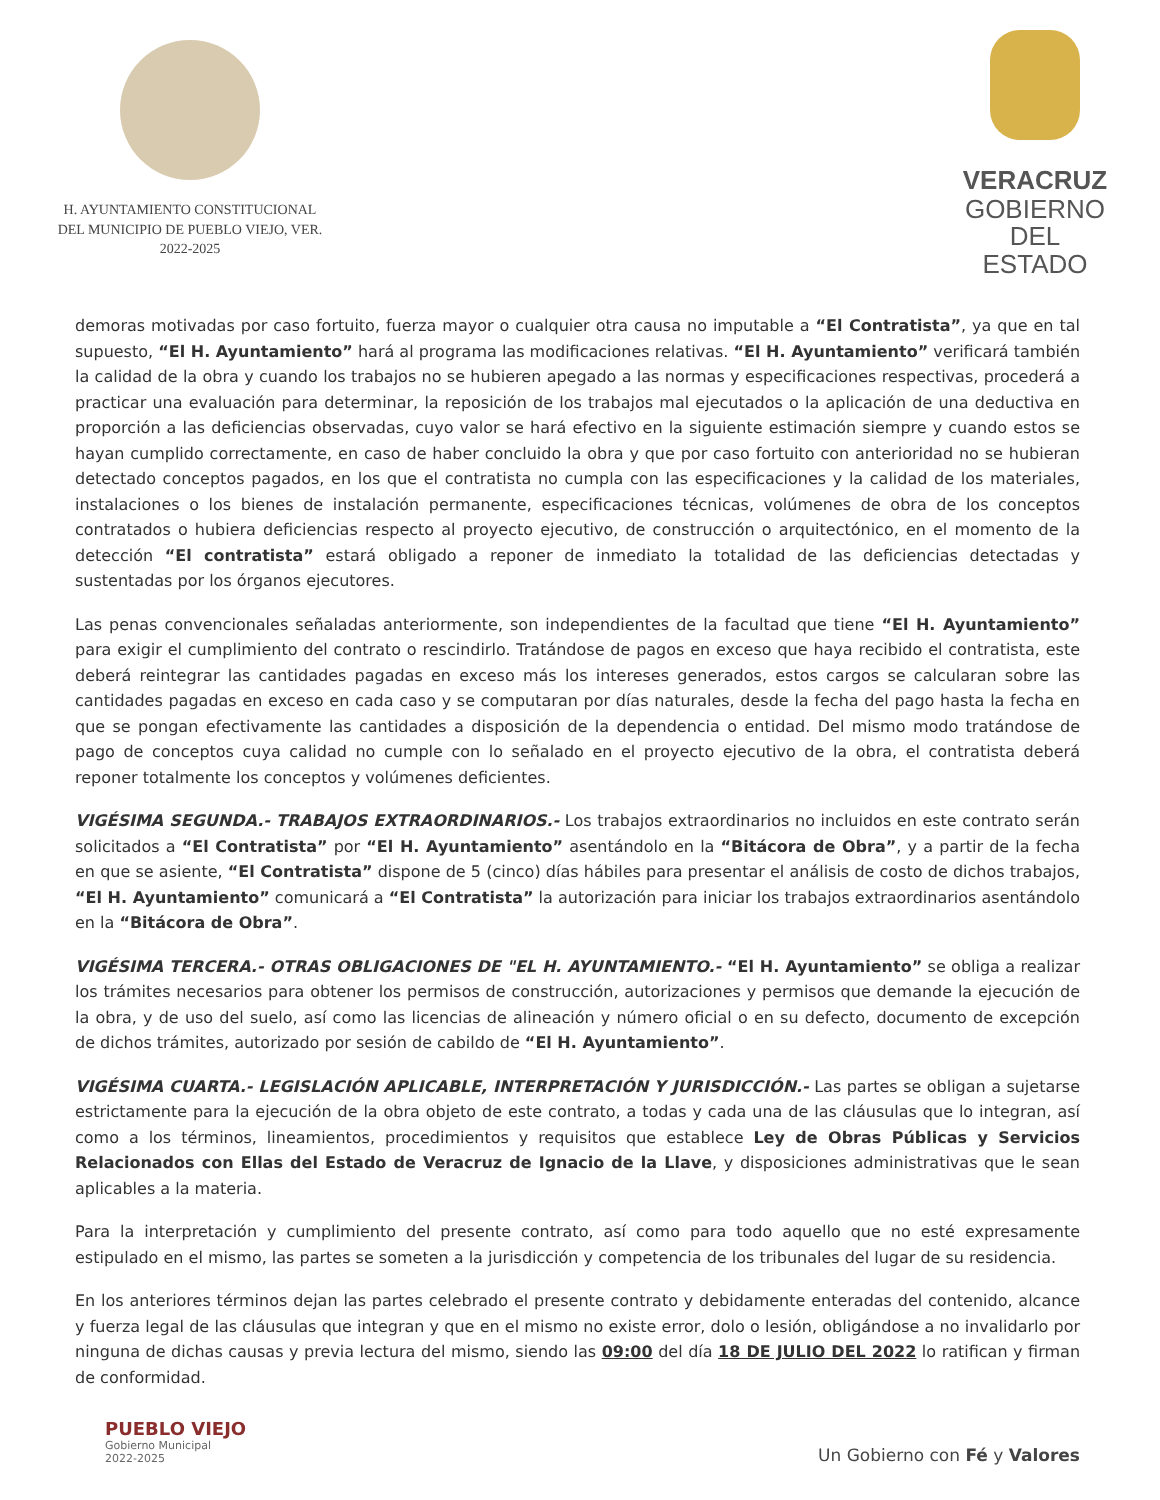H. AYUNTAMIENTO CONSTITUCIONAL
DEL MUNICIPIO DE PUEBLO VIEJO, VER.
2022-2025
VERACRUZ
GOBIERNO
DEL ESTADO
demoras motivadas por caso fortuito, fuerza mayor o cualquier otra causa no imputable a “El Contratista”, ya que en tal supuesto, “El H. Ayuntamiento” hará al programa las modificaciones relativas. “El H. Ayuntamiento” verificará también la calidad de la obra y cuando los trabajos no se hubieren apegado a las normas y especificaciones respectivas, procederá a practicar una evaluación para determinar, la reposición de los trabajos mal ejecutados o la aplicación de una deductiva en proporción a las deficiencias observadas, cuyo valor se hará efectivo en la siguiente estimación siempre y cuando estos se hayan cumplido correctamente, en caso de haber concluido la obra y que por caso fortuito con anterioridad no se hubieran detectado conceptos pagados, en los que el contratista no cumpla con las especificaciones y la calidad de los materiales, instalaciones o los bienes de instalación permanente, especificaciones técnicas, volúmenes de obra de los conceptos contratados o hubiera deficiencias respecto al proyecto ejecutivo, de construcción o arquitectónico, en el momento de la detección “El contratista” estará obligado a reponer de inmediato la totalidad de las deficiencias detectadas y sustentadas por los órganos ejecutores.
Las penas convencionales señaladas anteriormente, son independientes de la facultad que tiene “El H. Ayuntamiento” para exigir el cumplimiento del contrato o rescindirlo. Tratándose de pagos en exceso que haya recibido el contratista, este deberá reintegrar las cantidades pagadas en exceso más los intereses generados, estos cargos se calcularan sobre las cantidades pagadas en exceso en cada caso y se computaran por días naturales, desde la fecha del pago hasta la fecha en que se pongan efectivamente las cantidades a disposición de la dependencia o entidad. Del mismo modo tratándose de pago de conceptos cuya calidad no cumple con lo señalado en el proyecto ejecutivo de la obra, el contratista deberá reponer totalmente los conceptos y volúmenes deficientes.
VIGÉSIMA SEGUNDA.- TRABAJOS EXTRAORDINARIOS.- Los trabajos extraordinarios no incluidos en este contrato serán solicitados a “El Contratista” por “El H. Ayuntamiento” asentándolo en la “Bitácora de Obra”, y a partir de la fecha en que se asiente, “El Contratista” dispone de 5 (cinco) días hábiles para presentar el análisis de costo de dichos trabajos, “El H. Ayuntamiento” comunicará a “El Contratista” la autorización para iniciar los trabajos extraordinarios asentándolo en la “Bitácora de Obra”.
VIGÉSIMA TERCERA.- OTRAS OBLIGACIONES DE "EL H. AYUNTAMIENTO.- “El H. Ayuntamiento” se obliga a realizar los trámites necesarios para obtener los permisos de construcción, autorizaciones y permisos que demande la ejecución de la obra, y de uso del suelo, así como las licencias de alineación y número oficial o en su defecto, documento de excepción de dichos trámites, autorizado por sesión de cabildo de “El H. Ayuntamiento”.
VIGÉSIMA CUARTA.- LEGISLACIÓN APLICABLE, INTERPRETACIÓN Y JURISDICCIÓN.- Las partes se obligan a sujetarse estrictamente para la ejecución de la obra objeto de este contrato, a todas y cada una de las cláusulas que lo integran, así como a los términos, lineamientos, procedimientos y requisitos que establece Ley de Obras Públicas y Servicios Relacionados con Ellas del Estado de Veracruz de Ignacio de la Llave, y disposiciones administrativas que le sean aplicables a la materia.
Para la interpretación y cumplimiento del presente contrato, así como para todo aquello que no esté expresamente estipulado en el mismo, las partes se someten a la jurisdicción y competencia de los tribunales del lugar de su residencia.
En los anteriores términos dejan las partes celebrado el presente contrato y debidamente enteradas del contenido, alcance y fuerza legal de las cláusulas que integran y que en el mismo no existe error, dolo o lesión, obligándose a no invalidarlo por ninguna de dichas causas y previa lectura del mismo, siendo las 09:00 del día 18 DE JULIO DEL 2022 lo ratifican y firman de conformidad.
PUEBLO VIEJO
Gobierno Municipal
2022-2025
Un Gobierno con Fé y Valores